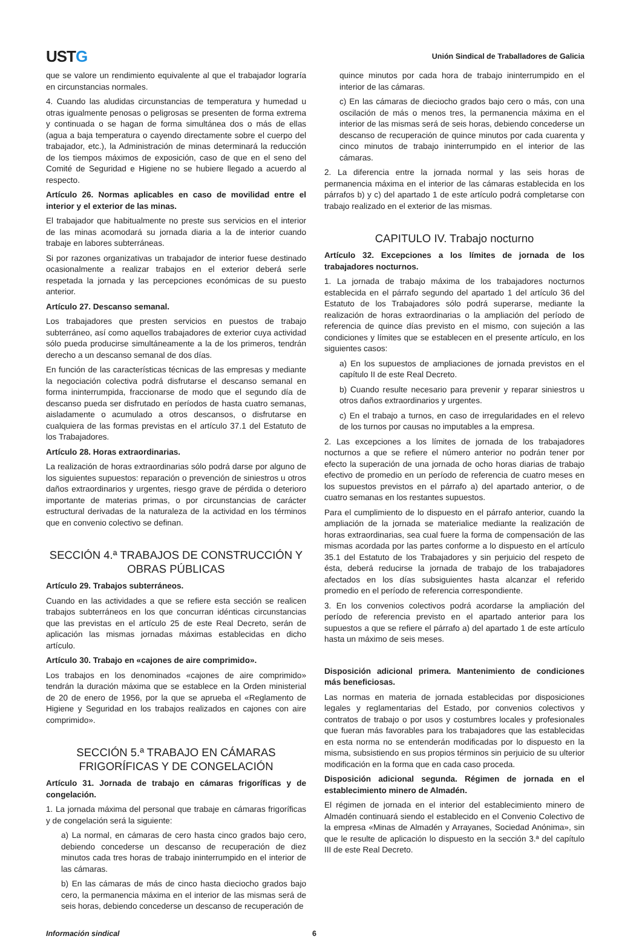USTG
Unión Sindical de Traballadores de Galicia
que se valore un rendimiento equivalente al que el trabajador lograría en circunstancias normales.
4. Cuando las aludidas circunstancias de temperatura y humedad u otras igualmente penosas o peligrosas se presenten de forma extrema y continuada o se hagan de forma simultánea dos o más de ellas (agua a baja temperatura o cayendo directamente sobre el cuerpo del trabajador, etc.), la Administración de minas determinará la reducción de los tiempos máximos de exposición, caso de que en el seno del Comité de Seguridad e Higiene no se hubiere llegado a acuerdo al respecto.
Artículo 26. Normas aplicables en caso de movilidad entre el interior y el exterior de las minas.
El trabajador que habitualmente no preste sus servicios en el interior de las minas acomodará su jornada diaria a la de interior cuando trabaje en labores subterráneas.
Si por razones organizativas un trabajador de interior fuese destinado ocasionalmente a realizar trabajos en el exterior deberá serle respetada la jornada y las percepciones económicas de su puesto anterior.
Artículo 27. Descanso semanal.
Los trabajadores que presten servicios en puestos de trabajo subterráneo, así como aquellos trabajadores de exterior cuya actividad sólo pueda producirse simultáneamente a la de los primeros, tendrán derecho a un descanso semanal de dos días.
En función de las características técnicas de las empresas y mediante la negociación colectiva podrá disfrutarse el descanso semanal en forma ininterrumpida, fraccionarse de modo que el segundo día de descanso pueda ser disfrutado en períodos de hasta cuatro semanas, aisladamente o acumulado a otros descansos, o disfrutarse en cualquiera de las formas previstas en el artículo 37.1 del Estatuto de los Trabajadores.
Artículo 28. Horas extraordinarias.
La realización de horas extraordinarias sólo podrá darse por alguno de los siguientes supuestos: reparación o prevención de siniestros u otros daños extraordinarios y urgentes, riesgo grave de pérdida o deterioro importante de materias primas, o por circunstancias de carácter estructural derivadas de la naturaleza de la actividad en los términos que en convenio colectivo se definan.
SECCIÓN 4.ª TRABAJOS DE CONSTRUCCIÓN Y OBRAS PÚBLICAS
Artículo 29. Trabajos subterráneos.
Cuando en las actividades a que se refiere esta sección se realicen trabajos subterráneos en los que concurran idénticas circunstancias que las previstas en el artículo 25 de este Real Decreto, serán de aplicación las mismas jornadas máximas establecidas en dicho artículo.
Artículo 30. Trabajo en «cajones de aire comprimido».
Los trabajos en los denominados «cajones de aire comprimido» tendrán la duración máxima que se establece en la Orden ministerial de 20 de enero de 1956, por la que se aprueba el «Reglamento de Higiene y Seguridad en los trabajos realizados en cajones con aire comprimido».
SECCIÓN 5.ª TRABAJO EN CÁMARAS FRIGORÍFICAS Y DE CONGELACIÓN
Artículo 31. Jornada de trabajo en cámaras frigoríficas y de congelación.
1. La jornada máxima del personal que trabaje en cámaras frigoríficas y de congelación será la siguiente:
a) La normal, en cámaras de cero hasta cinco grados bajo cero, debiendo concederse un descanso de recuperación de diez minutos cada tres horas de trabajo ininterrumpido en el interior de las cámaras.
b) En las cámaras de más de cinco hasta dieciocho grados bajo cero, la permanencia máxima en el interior de las mismas será de seis horas, debiendo concederse un descanso de recuperación de
quince minutos por cada hora de trabajo ininterrumpido en el interior de las cámaras.
c) En las cámaras de dieciocho grados bajo cero o más, con una oscilación de más o menos tres, la permanencia máxima en el interior de las mismas será de seis horas, debiendo concederse un descanso de recuperación de quince minutos por cada cuarenta y cinco minutos de trabajo ininterrumpido en el interior de las cámaras.
2. La diferencia entre la jornada normal y las seis horas de permanencia máxima en el interior de las cámaras establecida en los párrafos b) y c) del apartado 1 de este artículo podrá completarse con trabajo realizado en el exterior de las mismas.
CAPITULO IV. Trabajo nocturno
Artículo 32. Excepciones a los límites de jornada de los trabajadores nocturnos.
1. La jornada de trabajo máxima de los trabajadores nocturnos establecida en el párrafo segundo del apartado 1 del artículo 36 del Estatuto de los Trabajadores sólo podrá superarse, mediante la realización de horas extraordinarias o la ampliación del período de referencia de quince días previsto en el mismo, con sujeción a las condiciones y límites que se establecen en el presente artículo, en los siguientes casos:
a) En los supuestos de ampliaciones de jornada previstos en el capítulo II de este Real Decreto.
b) Cuando resulte necesario para prevenir y reparar siniestros u otros daños extraordinarios y urgentes.
c) En el trabajo a turnos, en caso de irregularidades en el relevo de los turnos por causas no imputables a la empresa.
2. Las excepciones a los límites de jornada de los trabajadores nocturnos a que se refiere el número anterior no podrán tener por efecto la superación de una jornada de ocho horas diarias de trabajo efectivo de promedio en un período de referencia de cuatro meses en los supuestos previstos en el párrafo a) del apartado anterior, o de cuatro semanas en los restantes supuestos.
Para el cumplimiento de lo dispuesto en el párrafo anterior, cuando la ampliación de la jornada se materialice mediante la realización de horas extraordinarias, sea cual fuere la forma de compensación de las mismas acordada por las partes conforme a lo dispuesto en el artículo 35.1 del Estatuto de los Trabajadores y sin perjuicio del respeto de ésta, deberá reducirse la jornada de trabajo de los trabajadores afectados en los días subsiguientes hasta alcanzar el referido promedio en el período de referencia correspondiente.
3. En los convenios colectivos podrá acordarse la ampliación del período de referencia previsto en el apartado anterior para los supuestos a que se refiere el párrafo a) del apartado 1 de este artículo hasta un máximo de seis meses.
Disposición adicional primera. Mantenimiento de condiciones más beneficiosas.
Las normas en materia de jornada establecidas por disposiciones legales y reglamentarias del Estado, por convenios colectivos y contratos de trabajo o por usos y costumbres locales y profesionales que fueran más favorables para los trabajadores que las establecidas en esta norma no se entenderán modificadas por lo dispuesto en la misma, subsistiendo en sus propios términos sin perjuicio de su ulterior modificación en la forma que en cada caso proceda.
Disposición adicional segunda. Régimen de jornada en el establecimiento minero de Almadén.
El régimen de jornada en el interior del establecimiento minero de Almadén continuará siendo el establecido en el Convenio Colectivo de la empresa «Minas de Almadén y Arrayanes, Sociedad Anónima», sin que le resulte de aplicación lo dispuesto en la sección 3.ª del capítulo III de este Real Decreto.
Información sindical 6